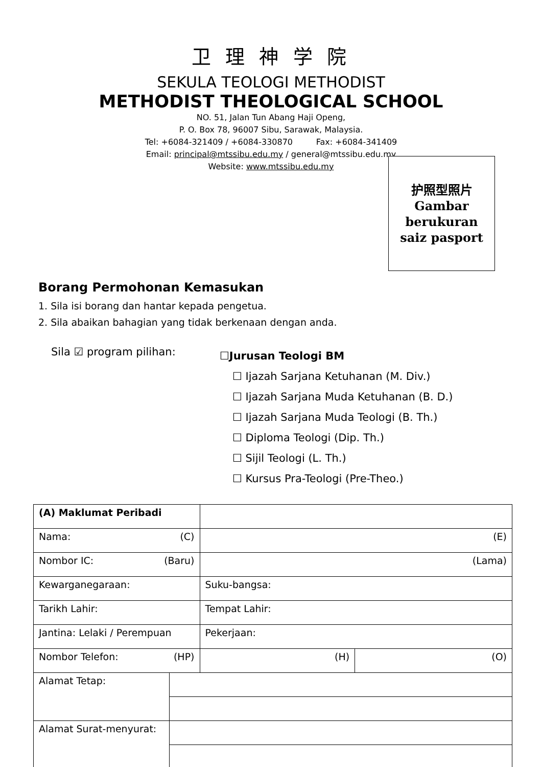卫 理 神 学 院
SEKULA TEOLOGI METHODIST
METHODIST THEOLOGICAL SCHOOL
NO. 51, Jalan Tun Abang Haji Openg,
P. O. Box 78, 96007 Sibu, Sarawak, Malaysia.
Tel: +6084-321409 / +6084-330870 Fax: +6084-341409
Email: principal@mtssibu.edu.my / general@mtssibu.edu.my
Website: www.mtssibu.edu.my
护照型照片
Gambar
berukuran
saiz pasport
Borang Permohonan Kemasukan
1. Sila isi borang dan hantar kepada pengetua.
2. Sila abaikan bahagian yang tidak berkenaan dengan anda.
Sila ☑ program pilihan:
☐Jurusan Teologi BM
☐ Ijazah Sarjana Ketuhanan (M. Div.)
☐ Ijazah Sarjana Muda Ketuhanan (B. D.)
☐ Ijazah Sarjana Muda Teologi (B. Th.)
☐ Diploma Teologi (Dip. Th.)
☐ Sijil Teologi (L. Th.)
☐ Kursus Pra-Teologi (Pre-Theo.)
| (A) Maklumat Peribadi | | | |
| Nama: (C) | | (E) | |
| Nombor IC: (Baru) | | (Lama) | |
| Kewarganegaraan: | | Suku-bangsa: | |
| Tarikh Lahir: | | Tempat Lahir: | |
| Jantina: Lelaki / Perempuan | | Pekerjaan: | |
| Nombor Telefon: (HP) | | (H) | (O) |
| Alamat Tetap: | | | |
| Alamat Surat-menyurat: | | | |